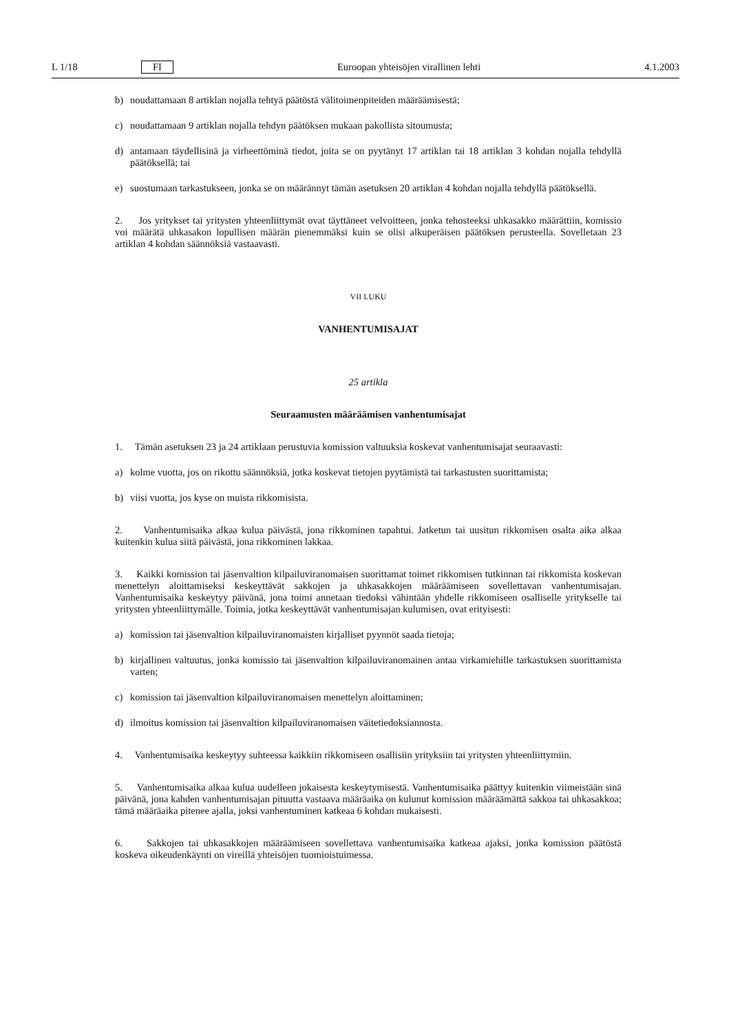L 1/18 FI Euroopan yhteisöjen virallinen lehti 4.1.2003
b) noudattamaan 8 artiklan nojalla tehtyä päätöstä välitoimenpiteiden määräämisestä;
c) noudattamaan 9 artiklan nojalla tehdyn päätöksen mukaan pakollista sitoumusta;
d) antamaan täydellisinä ja virheettöminä tiedot, joita se on pyytänyt 17 artiklan tai 18 artiklan 3 kohdan nojalla tehdyllä päätöksellä; tai
e) suostumaan tarkastukseen, jonka se on määrännyt tämän asetuksen 20 artiklan 4 kohdan nojalla tehdyllä päätöksellä.
2. Jos yritykset tai yritysten yhteenliittymät ovat täyttäneet velvoitteen, jonka tehosteeksi uhkasakko määrättiin, komissio voi määrätä uhkasakon lopullisen määrän pienemmäksi kuin se olisi alkuperäisen päätöksen perusteella. Sovelletaan 23 artiklan 4 kohdan säännöksiä vastaavasti.
VII LUKU
VANHENTUMISAJAT
25 artikla
Seuraamusten määräämisen vanhentumisajat
1. Tämän asetuksen 23 ja 24 artiklaan perustuvia komission valtuuksia koskevat vanhentumisajat seuraavasti:
a) kolme vuotta, jos on rikottu säännöksiä, jotka koskevat tietojen pyytämistä tai tarkastusten suorittamista;
b) viisi vuotta, jos kyse on muista rikkomisista.
2. Vanhentumisaika alkaa kulua päivästä, jona rikkominen tapahtui. Jatketun tai uusitun rikkomisen osalta aika alkaa kuitenkin kulua siitä päivästä, jona rikkominen lakkaa.
3. Kaikki komission tai jäsenvaltion kilpailuviranomaisen suorittamat toimet rikkomisen tutkinnan tai rikkomista koskevan menettelyn aloittamiseksi keskeyttävät sakkojen ja uhkasakkojen määräämiseen sovellettavan vanhentumisajan. Vanhentumisaika keskeytyy päivänä, jona toimi annetaan tiedoksi vähintään yhdelle rikkomiseen osalliselle yritykselle tai yritysten yhteenliittymälle. Toimia, jotka keskeyttävät vanhentumisajan kulumisen, ovat erityisesti:
a) komission tai jäsenvaltion kilpailuviranomaisten kirjalliset pyynnöt saada tietoja;
b) kirjallinen valtuutus, jonka komissio tai jäsenvaltion kilpailuviranomainen antaa virkamiehille tarkastuksen suorittamista varten;
c) komission tai jäsenvaltion kilpailuviranomaisen menettelyn aloittaminen;
d) ilmoitus komission tai jäsenvaltion kilpailuviranomaisen väitetiedoksiannosta.
4. Vanhentumisaika keskeytyy suhteessa kaikkiin rikkomiseen osallisiin yrityksiin tai yritysten yhteenliittymiin.
5. Vanhentumisaika alkaa kulua uudelleen jokaisesta keskeytymisestä. Vanhentumisaika päättyy kuitenkin viimeistään sinä päivänä, jona kahden vanhentumisajan pituutta vastaava määräaika on kulunut komission määräämättä sakkoa tai uhkasakkoa; tämä määräaika pitenee ajalla, joksi vanhentuminen katkeaa 6 kohdan mukaisesti.
6. Sakkojen tai uhkasakkojen määräämiseen sovellettava vanhentumisaika katkeaa ajaksi, jonka komission päätöstä koskeva oikeudenkäynti on vireillä yhteisöjen tuomioistuimessa.